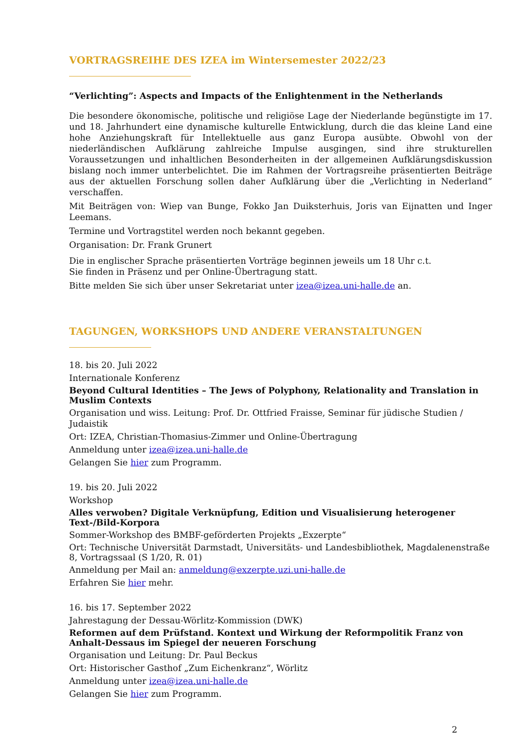VORTRAGSREIHE DES IZEA im Wintersemester 2022/23
“Verlichting”: Aspects and Impacts of the Enlightenment in the Netherlands
Die besondere ökonomische, politische und religiöse Lage der Niederlande begünstigte im 17. und 18. Jahrhundert eine dynamische kulturelle Entwicklung, durch die das kleine Land eine hohe Anziehungskraft für Intellektuelle aus ganz Europa ausübte. Obwohl von der niederländischen Aufklärung zahlreiche Impulse ausgingen, sind ihre strukturellen Voraussetzungen und inhaltlichen Besonderheiten in der allgemeinen Aufklärungsdiskussion bislang noch immer unterbelichtet. Die im Rahmen der Vortragsreihe präsentierten Beiträge aus der aktuellen Forschung sollen daher Aufklärung über die „Verlichting in Nederland“ verschaffen.
Mit Beiträgen von: Wiep van Bunge, Fokko Jan Duiksterhuis, Joris van Eijnatten und Inger Leemans.
Termine und Vortragstitel werden noch bekannt gegeben.
Organisation: Dr. Frank Grunert
Die in englischer Sprache präsentierten Vorträge beginnen jeweils um 18 Uhr c.t.
Sie finden in Präsenz und per Online-Übertragung statt.
Bitte melden Sie sich über unser Sekretariat unter izea@izea.uni-halle.de an.
TAGUNGEN, WORKSHOPS UND ANDERE VERANSTALTUNGEN
18. bis 20. Juli 2022
Internationale Konferenz
Beyond Cultural Identities – The Jews of Polyphony, Relationality and Translation in Muslim Contexts
Organisation und wiss. Leitung: Prof. Dr. Ottfried Fraisse, Seminar für jüdische Studien / Judaistik
Ort: IZEA, Christian-Thomasius-Zimmer und Online-Übertragung
Anmeldung unter izea@izea.uni-halle.de
Gelangen Sie hier zum Programm.
19. bis 20. Juli 2022
Workshop
Alles verwoben? Digitale Verknüpfung, Edition und Visualisierung heterogener Text-/Bild-Korpora
Sommer-Workshop des BMBF-geförderten Projekts „Exzerpte“
Ort: Technische Universität Darmstadt, Universitäts- und Landesbibliothek, Magdalenenstraße 8, Vortragssaal (S 1/20, R. 01)
Anmeldung per Mail an: anmeldung@exzerpte.uzi.uni-halle.de
Erfahren Sie hier mehr.
16. bis 17. September 2022
Jahrestagung der Dessau-Wörlitz-Kommission (DWK)
Reformen auf dem Prüfstand. Kontext und Wirkung der Reformpolitik Franz von Anhalt-Dessaus im Spiegel der neueren Forschung
Organisation und Leitung: Dr. Paul Beckus
Ort: Historischer Gasthof „Zum Eichenkranz“, Wörlitz
Anmeldung unter izea@izea.uni-halle.de
Gelangen Sie hier zum Programm.
2